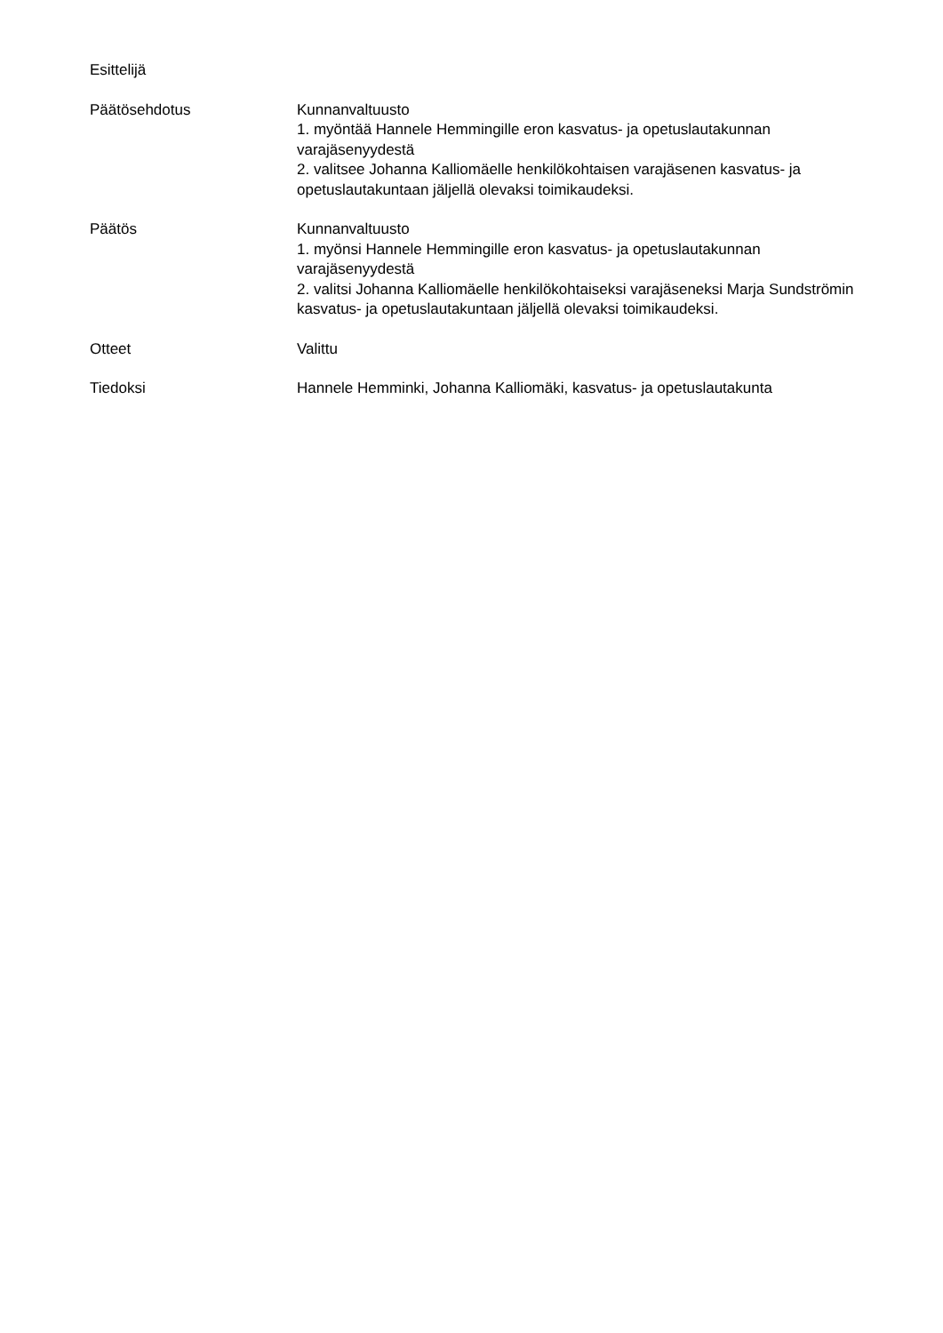Esittelijä
Päätösehdotus Kunnanvaltuusto
1. myöntää Hannele Hemmingille eron kasvatus- ja opetuslautakunnan varajäsenyydestä
2. valitsee Johanna Kalliomäelle henkilökohtaisen varajäsenen kasvatus- ja opetuslautakuntaan jäljellä olevaksi toimikaudeksi.
Päätös Kunnanvaltuusto
1. myönsi Hannele Hemmingille eron kasvatus- ja opetuslautakunnan varajäsenyydestä
2. valitsi Johanna Kalliomäelle henkilökohtaiseksi varajäseneksi Marja Sundströmin kasvatus- ja opetuslautakuntaan jäljellä olevaksi toimikaudeksi.
Otteet Valittu
Tiedoksi Hannele Hemminki, Johanna Kalliomäki, kasvatus- ja opetuslautakunta